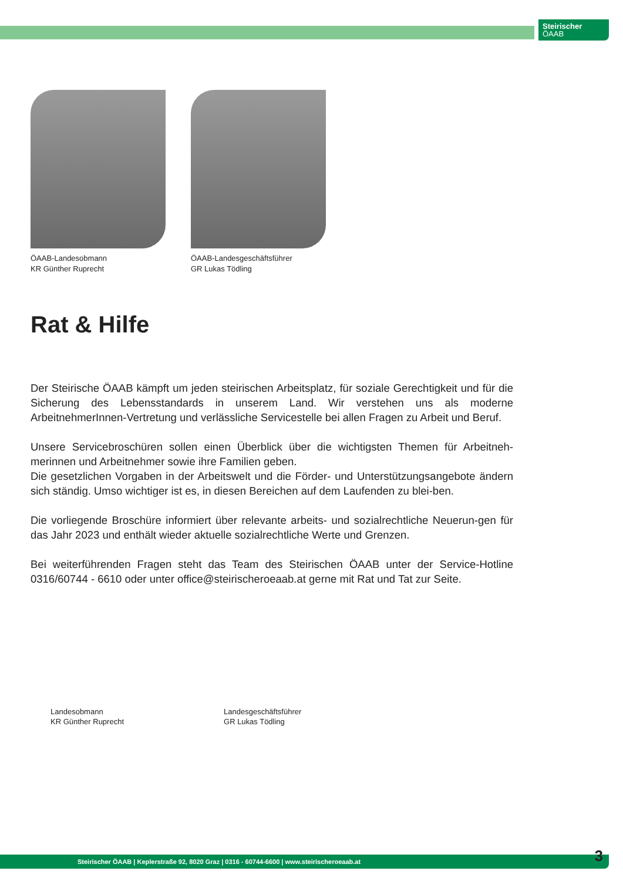Steirischer
ÖAAB
ÖAAB-Landesobmann
KR Günther Ruprecht
ÖAAB-Landesgeschäftsführer
GR Lukas Tödling
Rat & Hilfe
Der Steirische ÖAAB kämpft um jeden steirischen Arbeitsplatz, für soziale Gerechtigkeit und für die Sicherung des Lebensstandards in unserem Land. Wir verstehen uns als moderne ArbeitnehmerInnen-Vertretung und verlässliche Servicestelle bei allen Fragen zu Arbeit und Beruf.
Unsere Servicebroschüren sollen einen Überblick über die wichtigsten Themen für Arbeitneh-merinnen und Arbeitnehmer sowie ihre Familien geben.
Die gesetzlichen Vorgaben in der Arbeitswelt und die Förder- und Unterstützungsangebote ändern sich ständig. Umso wichtiger ist es, in diesen Bereichen auf dem Laufenden zu blei-ben.
Die vorliegende Broschüre informiert über relevante arbeits- und sozialrechtliche Neuerun-gen für das Jahr 2023 und enthält wieder aktuelle sozialrechtliche Werte und Grenzen.
Bei weiterführenden Fragen steht das Team des Steirischen ÖAAB unter der Service-Hotline 0316/60744 - 6610 oder unter office@steirischeroeaab.at gerne mit Rat und Tat zur Seite.
Landesobmann
KR Günther Ruprecht
Landesgeschäftsführer
GR Lukas Tödling
Steirischer ÖAAB | Keplerstraße 92, 8020 Graz | 0316 - 60744-6600 | www.steirischeroeaab.at
3